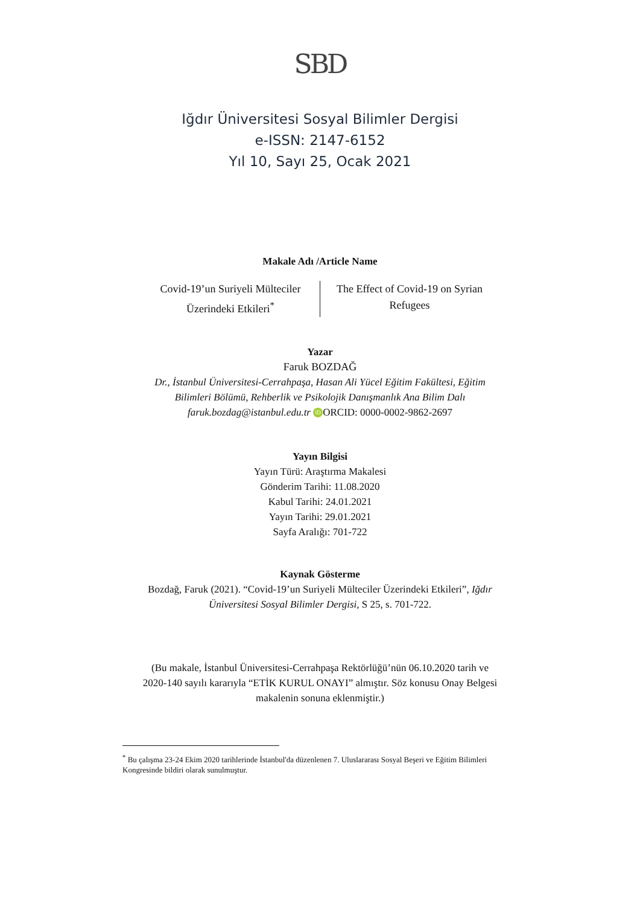SBD
Iğdır Üniversitesi Sosyal Bilimler Dergisi
e-ISSN: 2147-6152
Yıl 10, Sayı 25, Ocak 2021
Makale Adı /Article Name
Covid-19’un Suriyeli Mülteciler Üzerindeki Etkileri<sup>*</sup>
The Effect of Covid-19 on Syrian Refugees
Yazar
Faruk BOZDAĞ
Dr., İstanbul Üniversitesi-Cerrahpaşa, Hasan Ali Yücel Eğitim Fakültesi, Eğitim
Bilimleri Bölümü, Rehberlik ve Psikolojik Danışmanlık Ana Bilim Dalı
faruk.bozdag@istanbul.edu.tr iD ORCID: 0000-0002-9862-2697
Yayın Bilgisi
Yayın Türü: Araştırma Makalesi
Gönderim Tarihi: 11.08.2020
Kabul Tarihi: 24.01.2021
Yayın Tarihi: 29.01.2021
Sayfa Aralığı: 701-722
Kaynak Gösterme
Bozdağ, Faruk (2021). “Covid-19’un Suriyeli Mülteciler Üzerindeki Etkileri”, Iğdır
Üniversitesi Sosyal Bilimler Dergisi, S 25, s. 701-722.
(Bu makale, İstanbul Üniversitesi-Cerrahpaşa Rektörlüğü’nün 06.10.2020 tarih ve
2020-140 sayılı kararıyla “ETİK KURUL ONAYI” almıştır. Söz konusu Onay Belgesi
makalenin sonuna eklenmiştir.)
<sup>*</sup> Bu çalışma 23-24 Ekim 2020 tarihlerinde İstanbul'da düzenlenen 7. Uluslararası Sosyal Beşeri ve Eğitim Bilimleri Kongresinde bildiri olarak sunulmuştur.